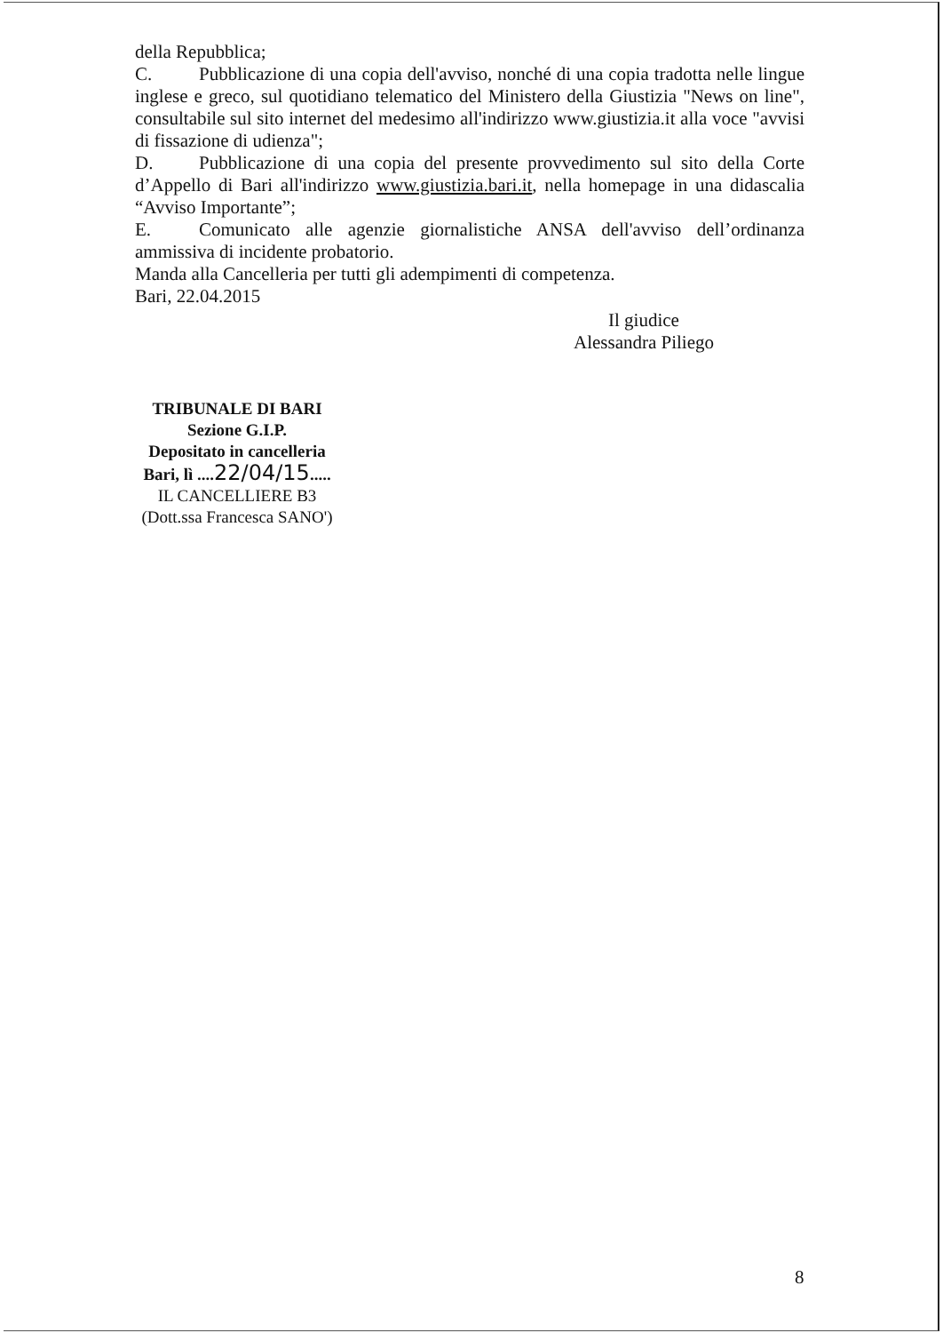della Repubblica;
C. Pubblicazione di una copia dell'avviso, nonché di una copia tradotta nelle lingue inglese e greco, sul quotidiano telematico del Ministero della Giustizia "News on line", consultabile sul sito internet del medesimo all'indirizzo www.giustizia.it alla voce "avvisi di fissazione di udienza";
D. Pubblicazione di una copia del presente provvedimento sul sito della Corte d’Appello di Bari all'indirizzo www.giustizia.bari.it, nella homepage in una didascalia “Avviso Importante”;
E. Comunicato alle agenzie giornalistiche ANSA dell'avviso dell’ordinanza ammissiva di incidente probatorio.
Manda alla Cancelleria per tutti gli adempimenti di competenza.
Bari, 22.04.2015
Il giudice
Alessandra Piliego
TRIBUNALE DI BARI
Sezione G.I.P.
Depositato in cancelleria
Bari, lì ....22/04/15.....
IL CANCELLIERE B3
(Dott.ssa Francesca SANO')
8